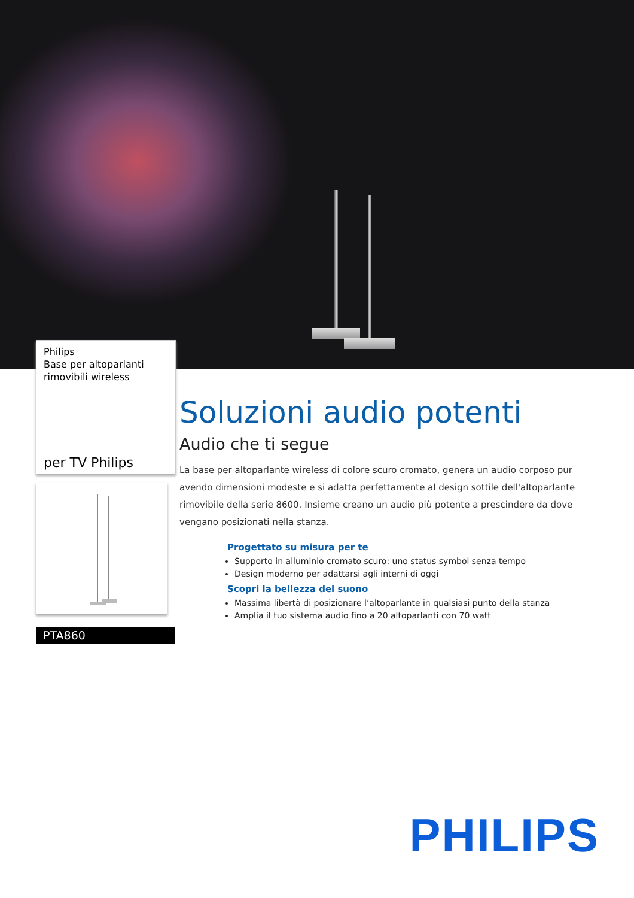Philips
Base per altoparlanti
rimovibili wireless
per TV Philips
PTA860
Soluzioni audio potenti
Audio che ti segue
La base per altoparlante wireless di colore scuro cromato, genera un audio corposo pur avendo dimensioni modeste e si adatta perfettamente al design sottile dell'altoparlante rimovibile della serie 8600. Insieme creano un audio più potente a prescindere da dove vengano posizionati nella stanza.
Progettato su misura per te
Supporto in alluminio cromato scuro: uno status symbol senza tempo
Design moderno per adattarsi agli interni di oggi
Scopri la bellezza del suono
Massima libertà di posizionare l’altoparlante in qualsiasi punto della stanza
Amplia il tuo sistema audio fino a 20 altoparlanti con 70 watt
PHILIPS